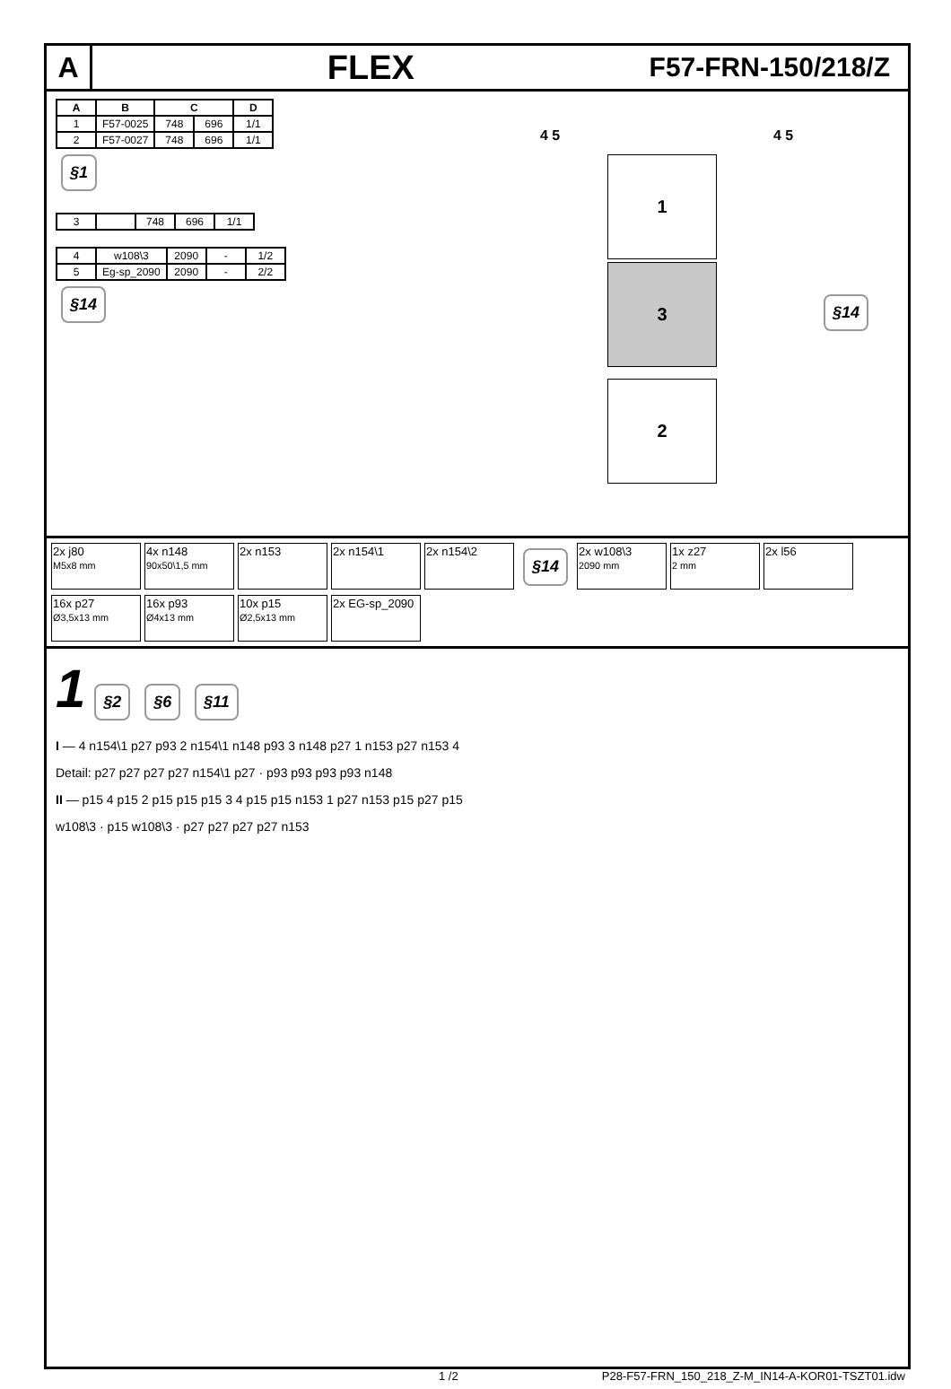A
FLEX
F57-FRN-150/218/Z
| A | B | C | | D |
| --- | --- | --- | --- | --- |
| 1 | F57-0025 | 748 | 696 | 1/1 |
| 2 | F57-0027 | 748 | 696 | 1/1 |
§1
| 3 | | 748 | 696 | 1/1 |
| 4 | w108\3 | 2090 | - | 1/2 |
| 5 | Eg-sp_2090 | 2090 | - | 2/2 |
§14
1
3
2
4 5 4 5
§14
2x j80
M5x8 mm
4x n148
90x50\1,5 mm
2x n153
2x n154\1
2x n154\2
§14
2x w108\3
2090 mm
1x z27
2 mm
2x l56
16x p27
Ø3,5x13 mm
16x p93
Ø4x13 mm
10x p15
Ø2,5x13 mm
2x EG-sp_2090
1 §2 §6 §11
I — 4 n154\1 p27 p93 2 n154\1 n148 p93 3 n148 p27 1 n153 p27 n153 4
Detail: p27 p27 p27 p27 n154\1 p27 · p93 p93 p93 p93 n148
II — p15 4 p15 2 p15 p15 p15 3 4 p15 p15 n153 1 p27 n153 p15 p27 p15
w108\3 · p15 w108\3 · p27 p27 p27 p27 n153
1 /2 P28-F57-FRN_150_218_Z-M_IN14-A-KOR01-TSZT01.idw